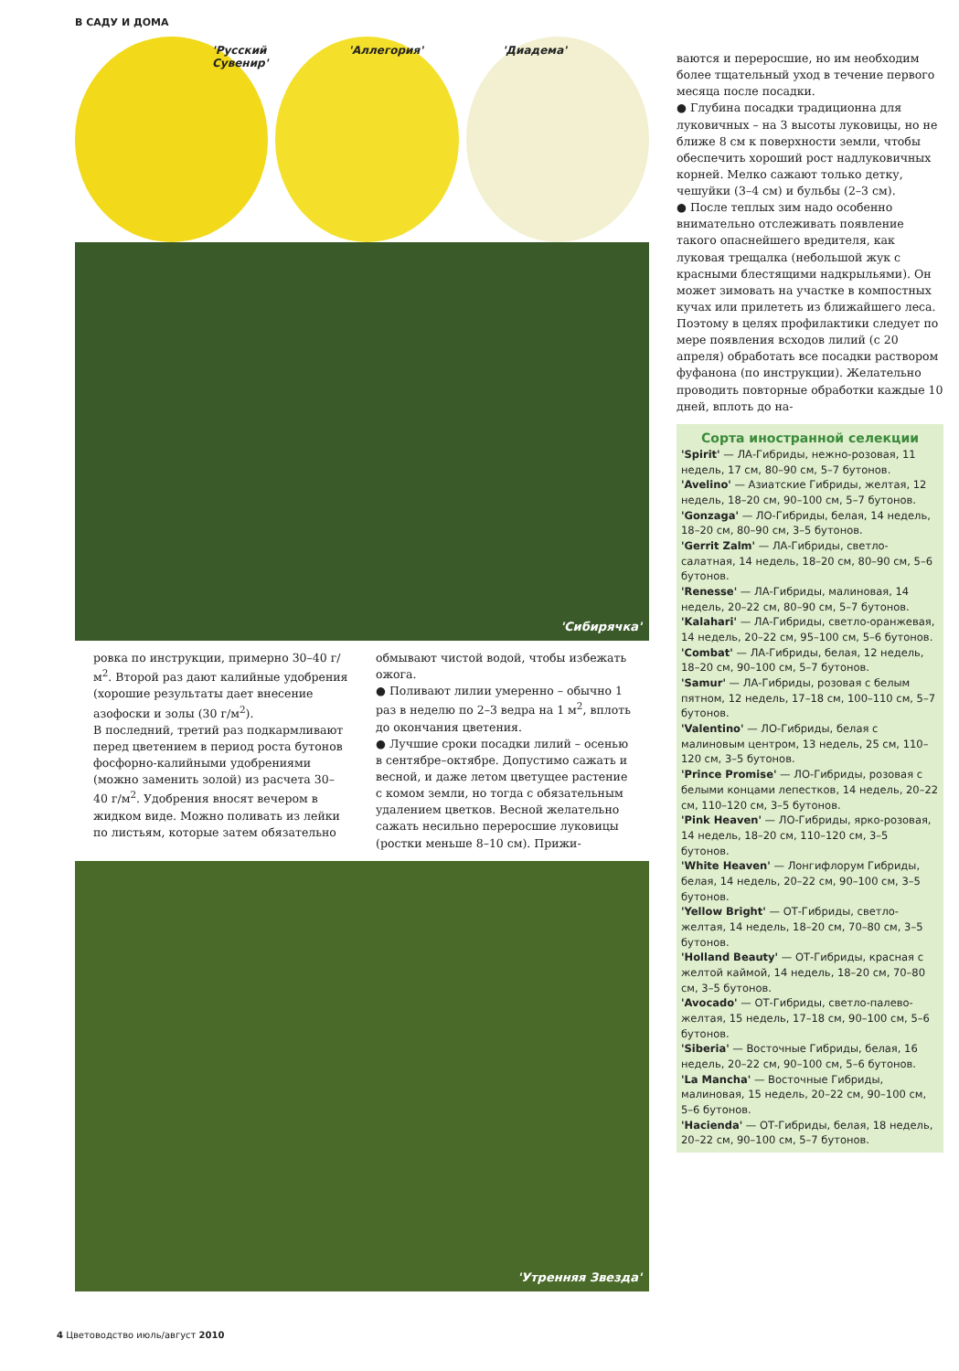В САДУ И ДОМА
'Русский Сувенир' 'Аллегория' 'Диадема'
'Сибирячка'
ровка по инструкции, примерно 30–40 г/м<sup>2</sup>. Второй раз дают калийные удобрения (хорошие результаты дает внесение азофоски и золы (30 г/м<sup>2</sup>).
В последний, третий раз подкармливают перед цветением в период роста бутонов фосфорно-калийными удобрениями (можно заменить золой) из расчета 30–40 г/м<sup>2</sup>. Удобрения вносят вечером в жидком виде. Можно поливать из лейки по листьям, которые затем обязательно
обмывают чистой водой, чтобы избежать ожога.
● Поливают лилии умеренно – обычно 1 раз в неделю по 2–3 ведра на 1 м<sup>2</sup>, вплоть до окончания цветения.
● Лучшие сроки посадки лилий – осенью в сентябре–октябре. Допустимо сажать и весной, и даже летом цветущее растение с комом земли, но тогда с обязательным удалением цветков. Весной желательно сажать несильно переросшие луковицы (ростки меньше 8–10 см). Прижи-
'Утренняя Звезда'
ваются и переросшие, но им необходим более тщательный уход в течение первого месяца после посадки.
● Глубина посадки традиционна для луковичных – на 3 высоты луковицы, но не ближе 8 см к поверхности земли, чтобы обеспечить хороший рост надлуковичных корней. Мелко сажают только детку, чешуйки (3–4 см) и бульбы (2–3 см).
● После теплых зим надо особенно внимательно отслеживать появление такого опаснейшего вредителя, как луковая трещалка (небольшой жук с красными блестящими надкрыльями). Он может зимовать на участке в компостных кучах или прилететь из ближайшего леса. Поэтому в целях профилактики следует по мере появления всходов лилий (с 20 апреля) обработать все посадки раствором фуфанона (по инструкции). Желательно проводить повторные обработки каждые 10 дней, вплоть до на-
Сорта иностранной селекции
'Spirit' — ЛА-Гибриды, нежно-розовая, 11 недель, 17 см, 80–90 см, 5–7 бутонов.
'Avelino' — Азиатские Гибриды, желтая, 12 недель, 18–20 см, 90–100 см, 5–7 бутонов.
'Gonzaga' — ЛО-Гибриды, белая, 14 недель, 18–20 см, 80–90 см, 3–5 бутонов.
'Gerrit Zalm' — ЛА-Гибриды, светло-салатная, 14 недель, 18–20 см, 80–90 см, 5–6 бутонов.
'Renesse' — ЛА-Гибриды, малиновая, 14 недель, 20–22 см, 80–90 см, 5–7 бутонов.
'Kalahari' — ЛА-Гибриды, светло-оранжевая, 14 недель, 20–22 см, 95–100 см, 5–6 бутонов.
'Combat' — ЛА-Гибриды, белая, 12 недель, 18–20 см, 90–100 см, 5–7 бутонов.
'Samur' — ЛА-Гибриды, розовая с белым пятном, 12 недель, 17–18 см, 100–110 см, 5–7 бутонов.
'Valentino' — ЛО-Гибриды, белая с малиновым центром, 13 недель, 25 см, 110–120 см, 3–5 бутонов.
'Prince Promise' — ЛО-Гибриды, розовая с белыми концами лепестков, 14 недель, 20–22 см, 110–120 см, 3–5 бутонов.
'Pink Heaven' — ЛО-Гибриды, ярко-розовая, 14 недель, 18–20 см, 110–120 см, 3–5 бутонов.
'White Heaven' — Лонгифлорум Гибриды, белая, 14 недель, 20–22 см, 90–100 см, 3–5 бутонов.
'Yellow Bright' — ОТ-Гибриды, светло-желтая, 14 недель, 18–20 см, 70–80 см, 3–5 бутонов.
'Holland Beauty' — ОТ-Гибриды, красная с желтой каймой, 14 недель, 18–20 см, 70–80 см, 3–5 бутонов.
'Avocado' — ОТ-Гибриды, светло-палево-желтая, 15 недель, 17–18 см, 90–100 см, 5–6 бутонов.
'Siberia' — Восточные Гибриды, белая, 16 недель, 20–22 см, 90–100 см, 5–6 бутонов.
'La Mancha' — Восточные Гибриды, малиновая, 15 недель, 20–22 см, 90–100 см, 5–6 бутонов.
'Hacienda' — ОТ-Гибриды, белая, 18 недель, 20–22 см, 90–100 см, 5–7 бутонов.
4 Цветоводство июль/август 2010